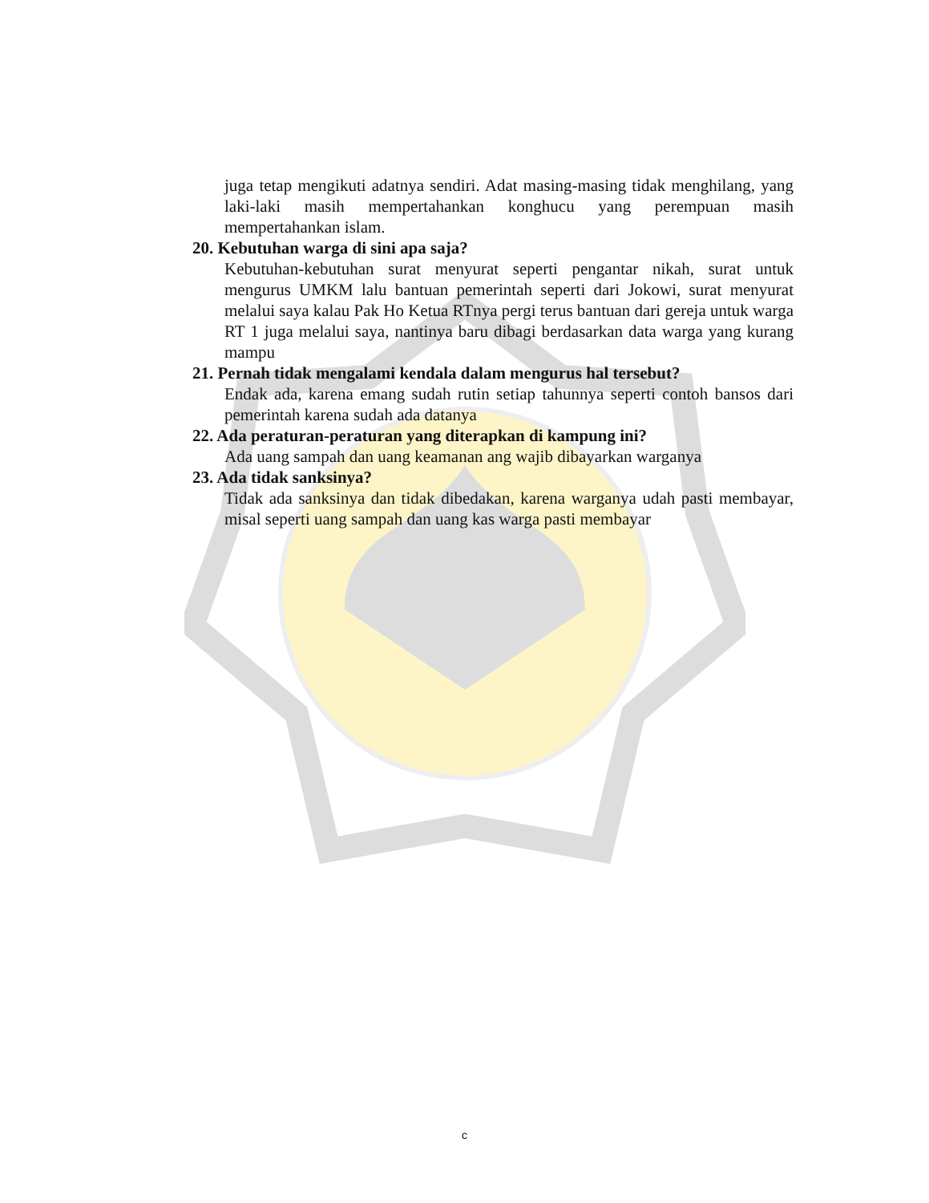juga tetap mengikuti adatnya sendiri. Adat masing-masing tidak menghilang, yang laki-laki masih mempertahankan konghucu yang perempuan masih mempertahankan islam.
20. Kebutuhan warga di sini apa saja?
Kebutuhan-kebutuhan surat menyurat seperti pengantar nikah, surat untuk mengurus UMKM lalu bantuan pemerintah seperti dari Jokowi, surat menyurat melalui saya kalau Pak Ho Ketua RTnya pergi terus bantuan dari gereja untuk warga RT 1 juga melalui saya, nantinya baru dibagi berdasarkan data warga yang kurang mampu
21. Pernah tidak mengalami kendala dalam mengurus hal tersebut?
Endak ada, karena emang sudah rutin setiap tahunnya seperti contoh bansos dari pemerintah karena sudah ada datanya
22. Ada peraturan-peraturan yang diterapkan di kampung ini?
Ada uang sampah dan uang keamanan ang wajib dibayarkan warganya
23. Ada tidak sanksinya?
Tidak ada sanksinya dan tidak dibedakan, karena warganya udah pasti membayar, misal seperti uang sampah dan uang kas warga pasti membayar
c